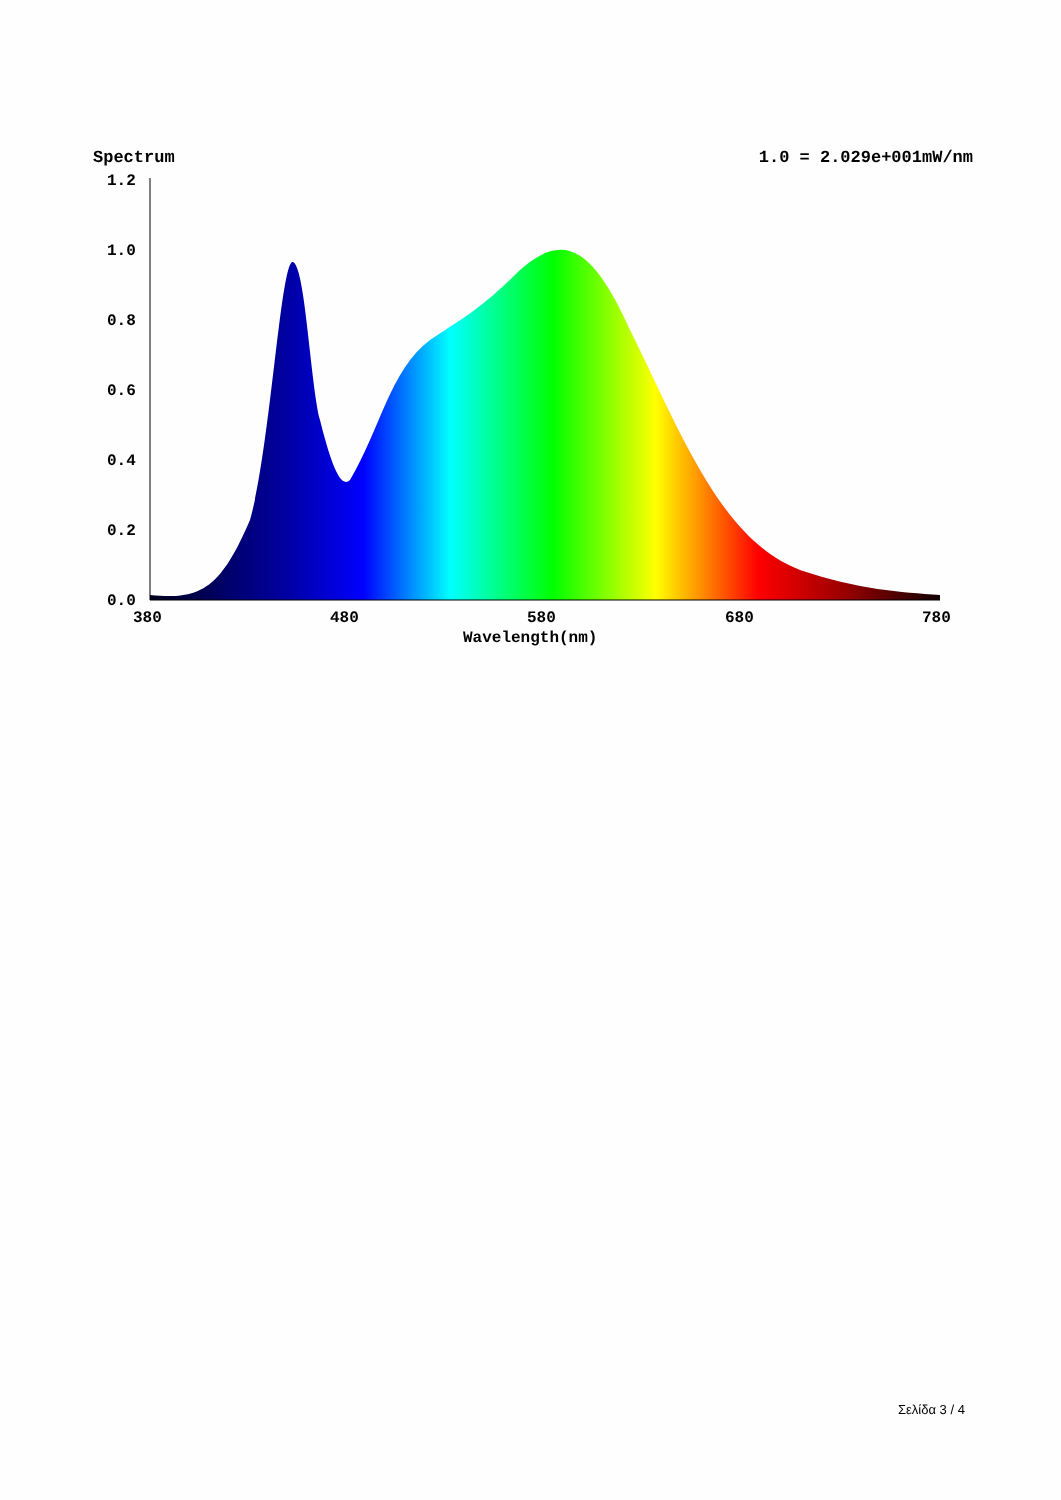Spectrum 1.0 = 2.029e+001mW/nm
1.2
1.0
0.8
0.6
0.4
0.2
0.0
380
480
580
680
780
Wavelength(nm)
Σελίδα 3 / 4